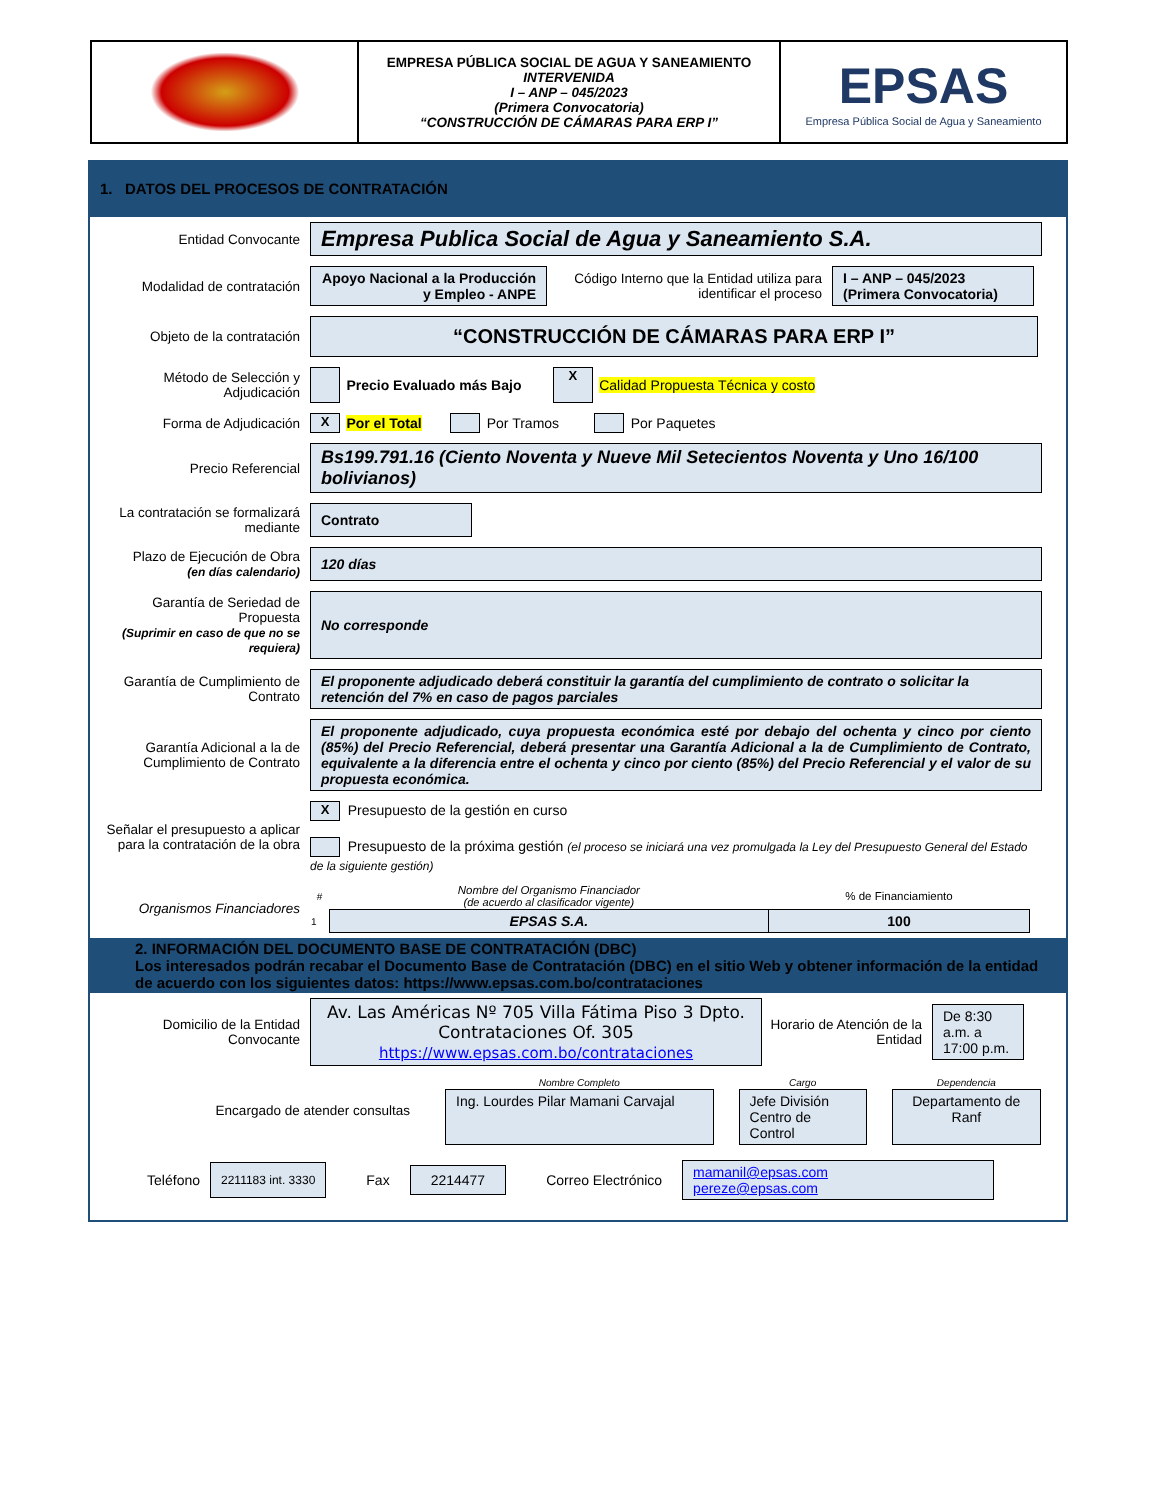EMPRESA PÚBLICA SOCIAL DE AGUA Y SANEAMIENTO
INTERVENIDA
I – ANP – 045/2023
(Primera Convocatoria)
“CONSTRUCCIÓN DE CÁMARAS PARA ERP I”
EPSAS
Empresa Pública Social de Agua y Saneamiento
1. DATOS DEL PROCESOS DE CONTRATACIÓN
Entidad Convocante
Empresa Publica Social de Agua y Saneamiento S.A.
Modalidad de contratación
Apoyo Nacional a la Producción y Empleo - ANPE
Código Interno que la Entidad utiliza para identificar el proceso
I – ANP – 045/2023
(Primera Convocatoria)
Objeto de la contratación
“CONSTRUCCIÓN DE CÁMARAS PARA ERP I”
Método de Selección y Adjudicación
Precio Evaluado más Bajo X Calidad Propuesta Técnica y costo
Forma de Adjudicación
X Por el Total Por Tramos Por Paquetes
Precio Referencial
Bs199.791.16 (Ciento Noventa y Nueve Mil Setecientos Noventa y Uno 16/100 bolivianos)
La contratación se formalizará mediante
Contrato
Plazo de Ejecución de Obra
(en días calendario)
120 días
Garantía de Seriedad de Propuesta
(Suprimir en caso de que no se requiera)
No corresponde
Garantía de Cumplimiento de Contrato
El proponente adjudicado deberá constituir la garantía del cumplimiento de contrato o solicitar la retención del 7% en caso de pagos parciales
Garantía Adicional a la de Cumplimiento de Contrato
El proponente adjudicado, cuya propuesta económica esté por debajo del ochenta y cinco por ciento (85%) del Precio Referencial, deberá presentar una Garantía Adicional a la de Cumplimiento de Contrato, equivalente a la diferencia entre el ochenta y cinco por ciento (85%) del Precio Referencial y el valor de su propuesta económica.
Señalar el presupuesto a aplicar para la contratación de la obra
X Presupuesto de la gestión en curso
Presupuesto de la próxima gestión (el proceso se iniciará una vez promulgada la Ley del Presupuesto General del Estado de la siguiente gestión)
Organismos Financiadores
| # | Nombre del Organismo Financiador (de acuerdo al clasificador vigente) | % de Financiamiento |
| --- | --- | --- |
| 1 | EPSAS S.A. | 100 |
2. INFORMACIÓN DEL DOCUMENTO BASE DE CONTRATACIÓN (DBC)
Los interesados podrán recabar el Documento Base de Contratación (DBC) en el sitio Web y obtener información de la entidad de acuerdo con los siguientes datos: https://www.epsas.com.bo/contrataciones
Domicilio de la Entidad Convocante
Av. Las Américas Nº 705 Villa Fátima Piso 3 Dpto. Contrataciones Of. 305
https://www.epsas.com.bo/contrataciones
Horario de Atención de la Entidad
De 8:30 a.m. a 17:00 p.m.
Encargado de atender consultas
| Nombre Completo | Cargo | Dependencia |
| --- | --- | --- |
| Ing. Lourdes Pilar Mamani Carvajal | Jefe División Centro de Control | Departamento de Ranf |
Teléfono 2211183 int. 3330 Fax 2214477 Correo Electrónico mamanil@epsas.com
pereze@epsas.com